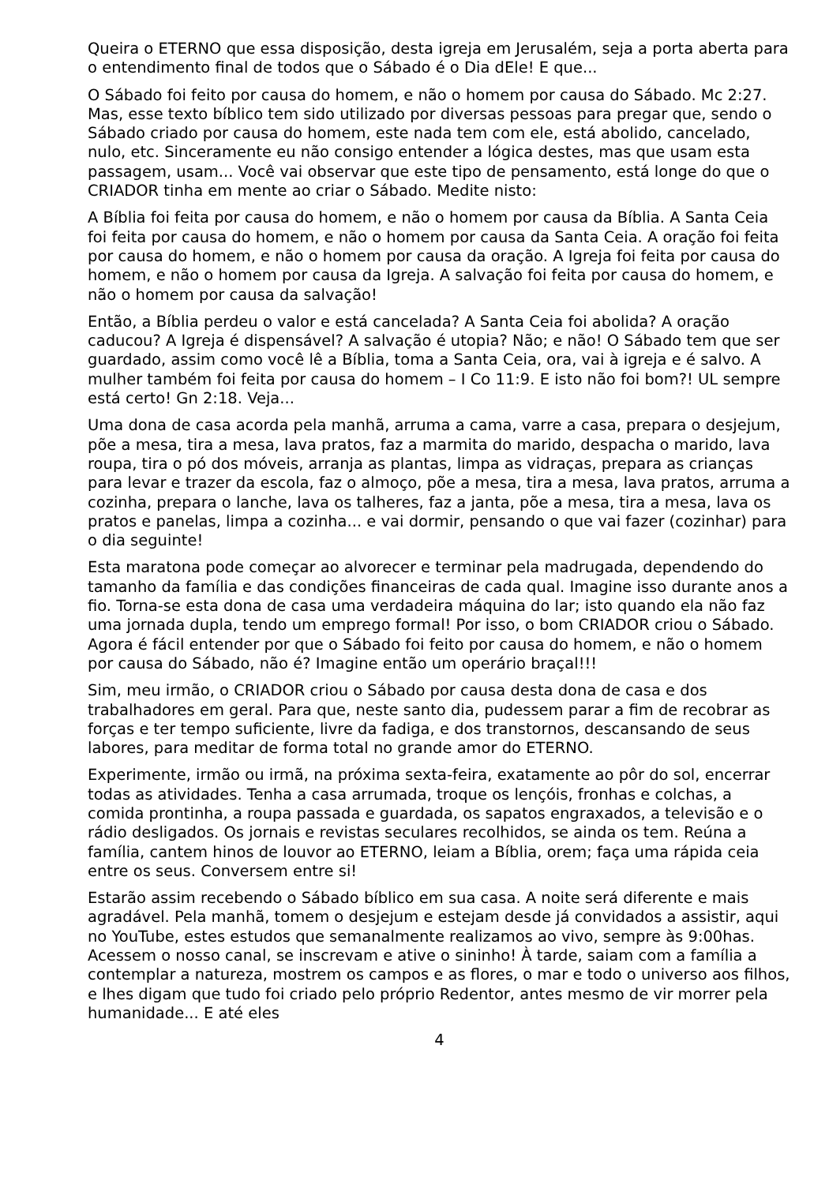Queira o ETERNO que essa disposição, desta igreja em Jerusalém, seja a porta aberta para o entendimento final de todos que o Sábado é o Dia dEle! E que...
O Sábado foi feito por causa do homem, e não o homem por causa do Sábado. Mc 2:27. Mas, esse texto bíblico tem sido utilizado por diversas pessoas para pregar que, sendo o Sábado criado por causa do homem, este nada tem com ele, está abolido, cancelado, nulo, etc. Sinceramente eu não consigo entender a lógica destes, mas que usam esta passagem, usam... Você vai observar que este tipo de pensamento, está longe do que o CRIADOR tinha em mente ao criar o Sábado. Medite nisto:
A Bíblia foi feita por causa do homem, e não o homem por causa da Bíblia. A Santa Ceia foi feita por causa do homem, e não o homem por causa da Santa Ceia. A oração foi feita por causa do homem, e não o homem por causa da oração. A Igreja foi feita por causa do homem, e não o homem por causa da Igreja. A salvação foi feita por causa do homem, e não o homem por causa da salvação!
Então, a Bíblia perdeu o valor e está cancelada? A Santa Ceia foi abolida? A oração caducou? A Igreja é dispensável? A salvação é utopia? Não; e não! O Sábado tem que ser guardado, assim como você lê a Bíblia, toma a Santa Ceia, ora, vai à igreja e é salvo. A mulher também foi feita por causa do homem – I Co 11:9. E isto não foi bom?! UL sempre está certo! Gn 2:18. Veja...
Uma dona de casa acorda pela manhã, arruma a cama, varre a casa, prepara o desjejum, põe a mesa, tira a mesa, lava pratos, faz a marmita do marido, despacha o marido, lava roupa, tira o pó dos móveis, arranja as plantas, limpa as vidraças, prepara as crianças para levar e trazer da escola, faz o almoço, põe a mesa, tira a mesa, lava pratos, arruma a cozinha, prepara o lanche, lava os talheres, faz a janta, põe a mesa, tira a mesa, lava os pratos e panelas, limpa a cozinha... e vai dormir, pensando o que vai fazer (cozinhar) para o dia seguinte!
Esta maratona pode começar ao alvorecer e terminar pela madrugada, dependendo do tamanho da família e das condições financeiras de cada qual. Imagine isso durante anos a fio. Torna-se esta dona de casa uma verdadeira máquina do lar; isto quando ela não faz uma jornada dupla, tendo um emprego formal! Por isso, o bom CRIADOR criou o Sábado. Agora é fácil entender por que o Sábado foi feito por causa do homem, e não o homem por causa do Sábado, não é? Imagine então um operário braçal!!!
Sim, meu irmão, o CRIADOR criou o Sábado por causa desta dona de casa e dos trabalhadores em geral. Para que, neste santo dia, pudessem parar a fim de recobrar as forças e ter tempo suficiente, livre da fadiga, e dos transtornos, descansando de seus labores, para meditar de forma total no grande amor do ETERNO.
Experimente, irmão ou irmã, na próxima sexta-feira, exatamente ao pôr do sol, encerrar todas as atividades. Tenha a casa arrumada, troque os lençóis, fronhas e colchas, a comida prontinha, a roupa passada e guardada, os sapatos engraxados, a televisão e o rádio desligados. Os jornais e revistas seculares recolhidos, se ainda os tem. Reúna a família, cantem hinos de louvor ao ETERNO, leiam a Bíblia, orem; faça uma rápida ceia entre os seus. Conversem entre si!
Estarão assim recebendo o Sábado bíblico em sua casa. A noite será diferente e mais agradável. Pela manhã, tomem o desjejum e estejam desde já convidados a assistir, aqui no YouTube, estes estudos que semanalmente realizamos ao vivo, sempre às 9:00has. Acessem o nosso canal, se inscrevam e ative o sininho! À tarde, saiam com a família a contemplar a natureza, mostrem os campos e as flores, o mar e todo o universo aos filhos, e lhes digam que tudo foi criado pelo próprio Redentor, antes mesmo de vir morrer pela humanidade... E até eles
4